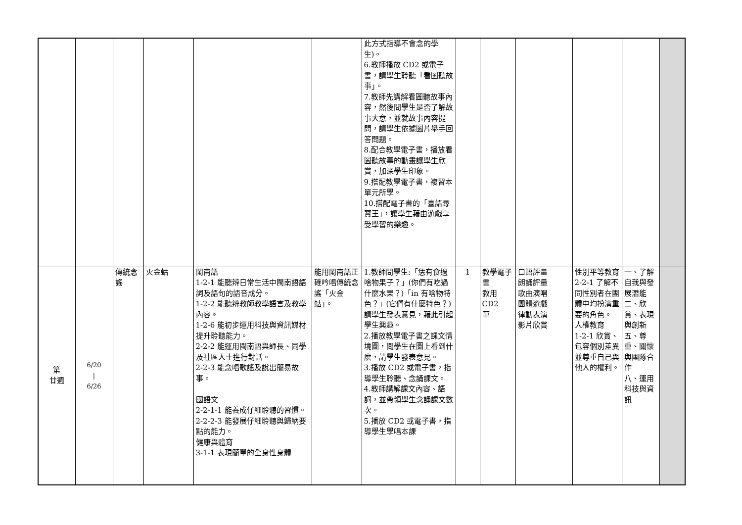| | | | | | | 此方式指導不會念的學生)。 6.教師播放 CD2 或電子書，請學生聆聽「看圖聽故事」。 7.教師先講解看圖聽故事內容，然後問學生是否了解故事大意，並就故事內容提問，請學生依據圖片舉手回答問題。 8.配合教學電子書，播放看圖聽故事的動畫讓學生欣賞，加深學生印象。 9.搭配教學電子書，複習本單元所學。 10.搭配電子書的「臺語尋寶王」，讓學生藉由遊戲享受學習的樂趣。 | | | | | | |
| 第 廿週 | 6/20 / 6/26 | 傳統念謠 | 火金蛄 | 閩南語 1-2-1 能聽辨日常生活中閩南語語詞及語句的語音成分。 1-2-2 能聽辨教師教學語言及教學內容。 1-2-6 能初步運用科技與資訊媒材提升聆聽能力。 2-2-2 能運用閩南語與師長、同學及社區人士進行對話。 2-2-3 能念唱歌謠及說出簡易故事。 國語文 2-2-1-1 能養成仔細聆聽的習慣。 2-2-2-3 能發展仔細聆聽與歸納要點的能力。 健康與體育 3-1-1 表現簡單的全身性身體 | 能用閩南語正確吟唱傳統念謠「火金蛄」。 | 1.教師問學生:「恁有食過啥物果子？」(你們有吃過什麼水果？)「in 有啥物特色？」(它們有什麼特色？)請學生發表意見，藉此引起學生興趣。 2.播放教學電子書之課文情境圖，問學生在圖上看到什麼，請學生發表意見。 3.播放 CD2 或電子書，指導學生聆聽、念誦課文。 4.教師講解課文內容、語詞，並帶領學生念誦課文數次。 5.播放 CD2 或電子書，指導學生學唱本課 | 1 | 教學電子書 教用CD2 筆 | 口語評量 朗誦評量 歌曲演唱 團體遊戲 律動表演 影片欣賞 | 性別平等教育 2-2-1 了解不同性別者在團體中均扮演重要的角色。 人權教育 1-2-1 欣賞、包容個別差異並尊重自己與他人的權利。 | 一、了解自我與發展潛能 二、欣賞、表現與創新 五、尊重、關懷與團隊合作 八、運用科技與資訊 | |